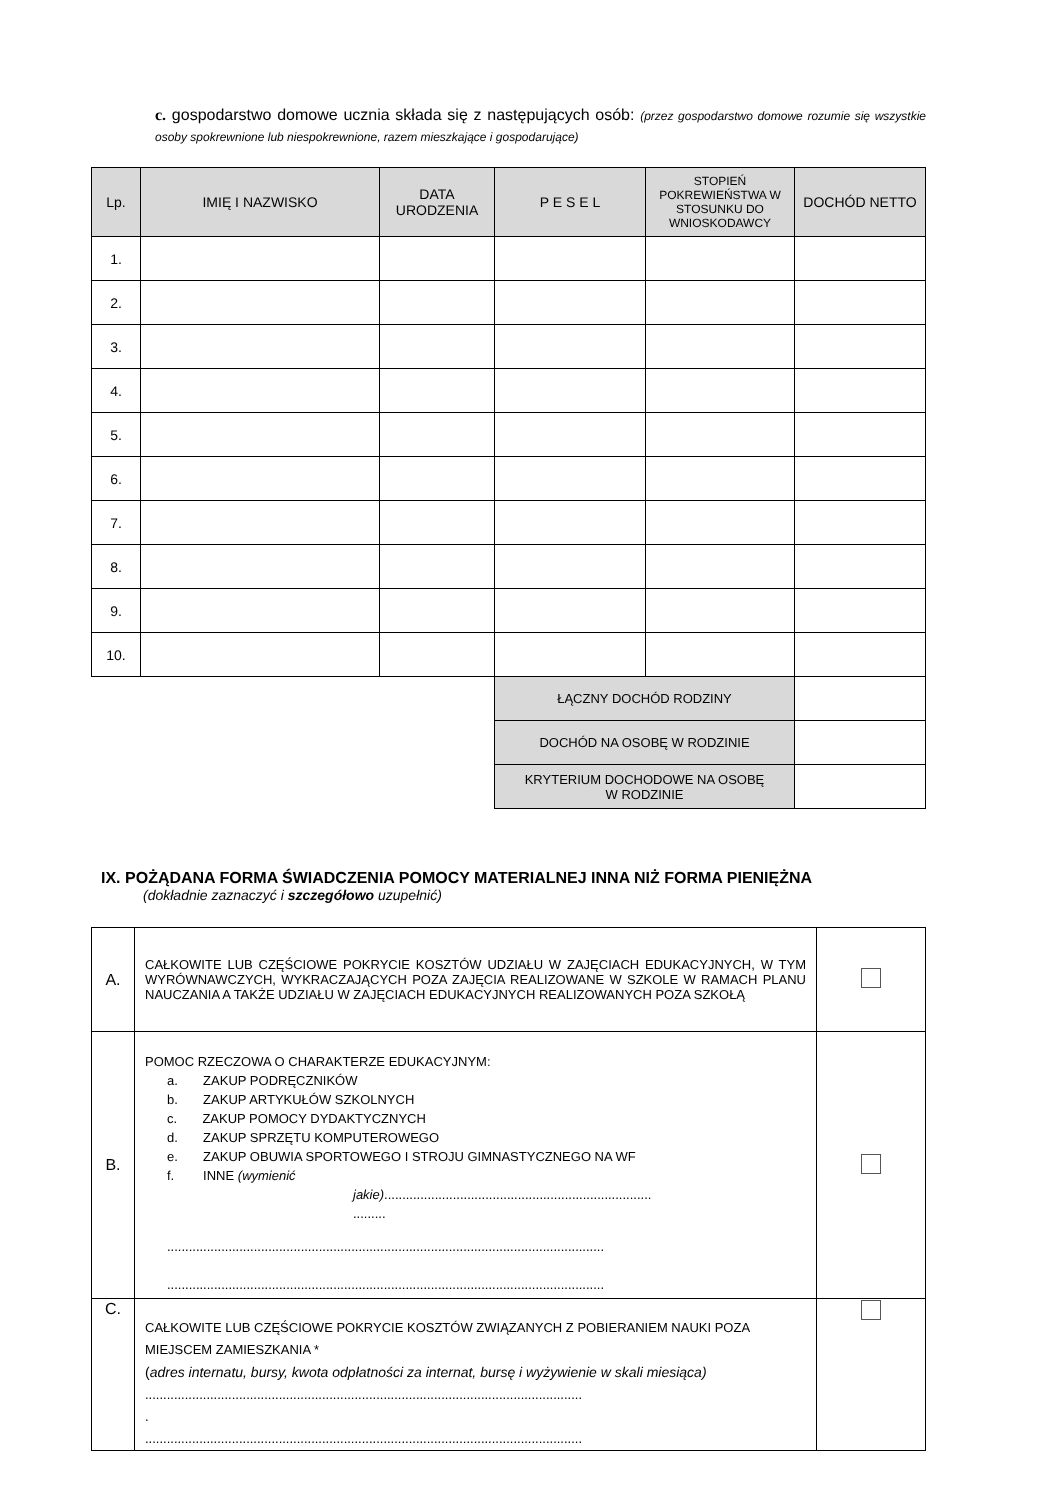c. gospodarstwo domowe ucznia składa się z następujących osób: (przez gospodarstwo domowe rozumie się wszystkie osoby spokrewnione lub niespokrewnione, razem mieszkające i gospodarujące)
| Lp. | IMIĘ I NAZWISKO | DATA URODZENIA | P E S E L | STOPIEŃ POKREWIEŃSTWA W STOSUNKU DO WNIOSKODAWCY | DOCHÓD NETTO |
| --- | --- | --- | --- | --- | --- |
| 1. | | | | | |
| 2. | | | | | |
| 3. | | | | | |
| 4. | | | | | |
| 5. | | | | | |
| 6. | | | | | |
| 7. | | | | | |
| 8. | | | | | |
| 9. | | | | | |
| 10. | | | | | |
| | | | ŁĄCZNY DOCHÓD RODZINY | | |
| | | | DOCHÓD NA OSOBĘ W RODZINIE | | |
| | | | KRYTERIUM DOCHODOWE NA OSOBĘ W RODZINIE | | |
IX. POŻĄDANA FORMA ŚWIADCZENIA POMOCY MATERIALNEJ INNA NIŻ FORMA PIENIĘŻNA
(dokładnie zaznaczyć i szczegółowo uzupełnić)
| A. | CAŁKOWITE LUB CZĘŚCIOWE POKRYCIE KOSZTÓW UDZIAŁU W ZAJĘCIACH EDUKACYJNYCH, W TYM WYRÓWNAWCZYCH, WYKRACZAJĄCYCH POZA ZAJĘCIA REALIZOWANE W SZKOLE W RAMACH PLANU NAUCZANIA A TAKŻE UDZIAŁU W ZAJĘCIACH EDUKACYJNYCH REALIZOWANYCH POZA SZKOŁĄ | |
| B. | POMOC RZECZOWA O CHARAKTERZE EDUKACYJNYM: a. ZAKUP PODRĘCZNIKÓW b. ZAKUP ARTYKUŁÓW SZKOLNYCH c. ZAKUP POMOCY DYDAKTYCZNYCH d. ZAKUP SPRZĘTU KOMPUTEROWEGO e. ZAKUP OBUWIA SPORTOWEGO I STROJU GIMNASTYCZNEGO NA WF f. INNE (wymienić jakie) .......................................................................... ......... ......................................................................................................................... ......................................................................................................................... | |
| C. | CAŁKOWITE LUB CZĘŚCIOWE POKRYCIE KOSZTÓW ZWIĄZANYCH Z POBIERANIEM NAUKI POZA MIEJSCEM ZAMIESZKANIA * ( adres internatu, bursy, kwota odpłatności za internat, bursę i wyżywienie w skali miesiąca) ......................................................................................................................... . ......................................................................................................................... | |